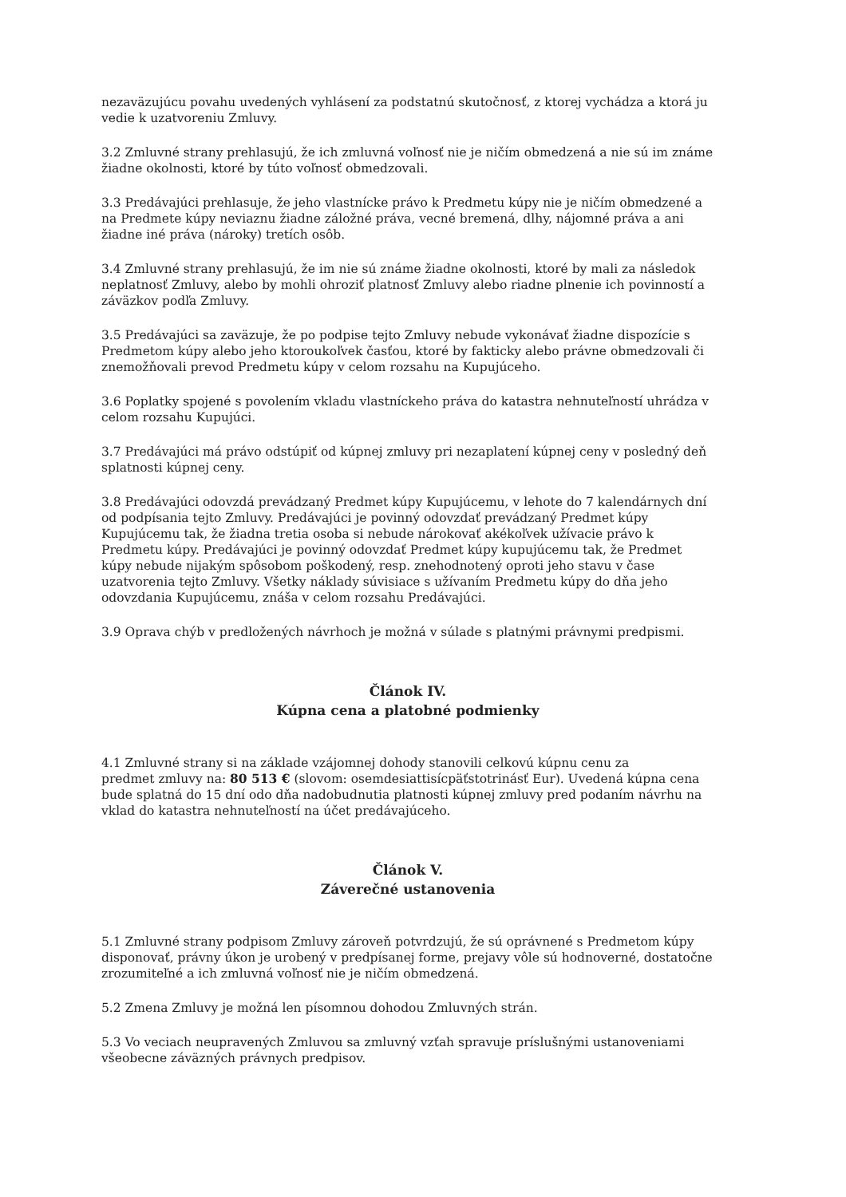nezaväzujúcu povahu uvedených vyhlásení za podstatnú skutočnosť, z ktorej vychádza a ktorá ju vedie k uzatvoreniu Zmluvy.
3.2 Zmluvné strany prehlasujú, že ich zmluvná voľnosť nie je ničím obmedzená a nie sú im známe žiadne okolnosti, ktoré by túto voľnosť obmedzovali.
3.3 Predávajúci prehlasuje, že jeho vlastnícke právo k Predmetu kúpy nie je ničím obmedzené a na Predmete kúpy neviaznu žiadne záložné práva, vecné bremená, dlhy, nájomné práva a ani žiadne iné práva (nároky) tretích osôb.
3.4 Zmluvné strany prehlasujú, že im nie sú známe žiadne okolnosti, ktoré by mali za následok neplatnosť Zmluvy, alebo by mohli ohroziť platnosť Zmluvy alebo riadne plnenie ich povinností a záväzkov podľa Zmluvy.
3.5 Predávajúci sa zaväzuje, že po podpise tejto Zmluvy nebude vykonávať žiadne dispozície s Predmetom kúpy alebo jeho ktoroukoľvek časťou, ktoré by fakticky alebo právne obmedzovali či znemožňovali prevod Predmetu kúpy v celom rozsahu na Kupujúceho.
3.6 Poplatky spojené s povolením vkladu vlastníckeho práva do katastra nehnuteľností uhrádza v celom rozsahu Kupujúci.
3.7 Predávajúci má právo odstúpiť od kúpnej zmluvy pri nezaplatení kúpnej ceny v posledný deň splatnosti kúpnej ceny.
3.8 Predávajúci odovzdá prevádzaný Predmet kúpy Kupujúcemu, v lehote do 7 kalendárnych dní od podpísania tejto Zmluvy. Predávajúci je povinný odovzdať prevádzaný Predmet kúpy Kupujúcemu tak, že žiadna tretia osoba si nebude nárokovať akékoľvek užívacie právo k Predmetu kúpy. Predávajúci je povinný odovzdať Predmet kúpy kupujúcemu tak, že Predmet kúpy nebude nijakým spôsobom poškodený, resp. znehodnotený oproti jeho stavu v čase uzatvorenia tejto Zmluvy. Všetky náklady súvisiace s užívaním Predmetu kúpy do dňa jeho odovzdania Kupujúcemu, znáša v celom rozsahu Predávajúci.
3.9 Oprava chýb v predložených návrhoch je možná v súlade s platnými právnymi predpismi.
Článok IV.
Kúpna cena a platobné podmienky
4.1 Zmluvné strany si na základe vzájomnej dohody stanovili celkovú kúpnu cenu za
predmet zmluvy na: 80 513 € (slovom: osemdesiattisícpäťstotrinásť Eur). Uvedená kúpna cena bude splatná do 15 dní odo dňa nadobudnutia platnosti kúpnej zmluvy pred podaním návrhu na
vklad do katastra nehnuteľností na účet predávajúceho.
Článok V.
Záverečné ustanovenia
5.1 Zmluvné strany podpisom Zmluvy zároveň potvrdzujú, že sú oprávnené s Predmetom kúpy disponovať, právny úkon je urobený v predpísanej forme, prejavy vôle sú hodnoverné, dostatočne zrozumiteľné a ich zmluvná voľnosť nie je ničím obmedzená.
5.2 Zmena Zmluvy je možná len písomnou dohodou Zmluvných strán.
5.3 Vo veciach neupravených Zmluvou sa zmluvný vzťah spravuje príslušnými ustanoveniami všeobecne záväzných právnych predpisov.